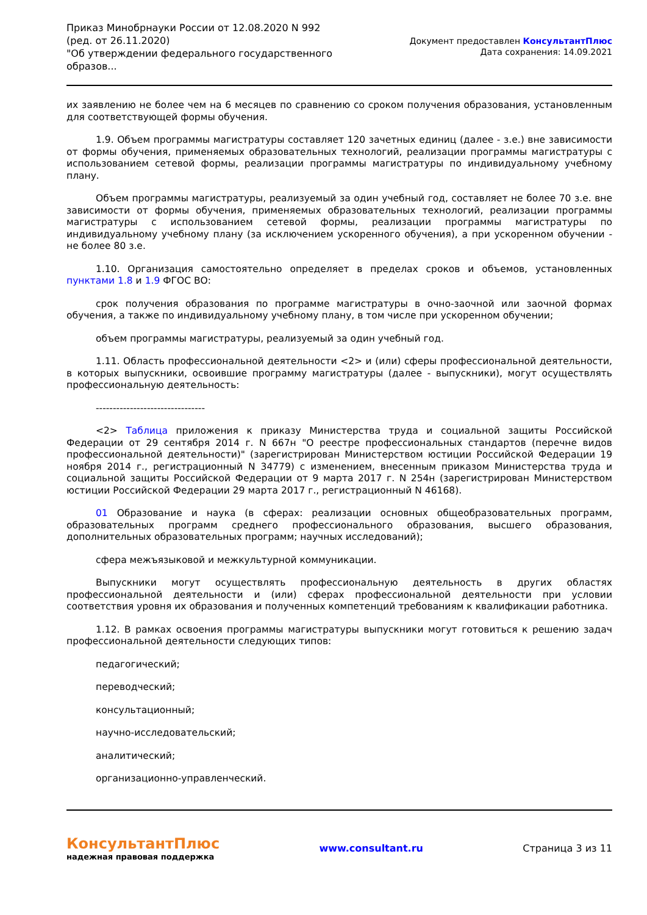Приказ Минобрнауки России от 12.08.2020 N 992
(ред. от 26.11.2020)
"Об утверждении федерального государственного
образов...
Документ предоставлен КонсультантПлюс
Дата сохранения: 14.09.2021
их заявлению не более чем на 6 месяцев по сравнению со сроком получения образования, установленным для соответствующей формы обучения.
1.9. Объем программы магистратуры составляет 120 зачетных единиц (далее - з.е.) вне зависимости от формы обучения, применяемых образовательных технологий, реализации программы магистратуры с использованием сетевой формы, реализации программы магистратуры по индивидуальному учебному плану.
Объем программы магистратуры, реализуемый за один учебный год, составляет не более 70 з.е. вне зависимости от формы обучения, применяемых образовательных технологий, реализации программы магистратуры с использованием сетевой формы, реализации программы магистратуры по индивидуальному учебному плану (за исключением ускоренного обучения), а при ускоренном обучении - не более 80 з.е.
1.10. Организация самостоятельно определяет в пределах сроков и объемов, установленных пунктами 1.8 и 1.9 ФГОС ВО:
срок получения образования по программе магистратуры в очно-заочной или заочной формах обучения, а также по индивидуальному учебному плану, в том числе при ускоренном обучении;
объем программы магистратуры, реализуемый за один учебный год.
1.11. Область профессиональной деятельности <2> и (или) сферы профессиональной деятельности, в которых выпускники, освоившие программу магистратуры (далее - выпускники), могут осуществлять профессиональную деятельность:
--------------------------------
<2> Таблица приложения к приказу Министерства труда и социальной защиты Российской Федерации от 29 сентября 2014 г. N 667н "О реестре профессиональных стандартов (перечне видов профессиональной деятельности)" (зарегистрирован Министерством юстиции Российской Федерации 19 ноября 2014 г., регистрационный N 34779) с изменением, внесенным приказом Министерства труда и социальной защиты Российской Федерации от 9 марта 2017 г. N 254н (зарегистрирован Министерством юстиции Российской Федерации 29 марта 2017 г., регистрационный N 46168).
01 Образование и наука (в сферах: реализации основных общеобразовательных программ, образовательных программ среднего профессионального образования, высшего образования, дополнительных образовательных программ; научных исследований);
сфера межъязыковой и межкультурной коммуникации.
Выпускники могут осуществлять профессиональную деятельность в других областях профессиональной деятельности и (или) сферах профессиональной деятельности при условии соответствия уровня их образования и полученных компетенций требованиям к квалификации работника.
1.12. В рамках освоения программы магистратуры выпускники могут готовиться к решению задач профессиональной деятельности следующих типов:
педагогический;
переводческий;
консультационный;
научно-исследовательский;
аналитический;
организационно-управленческий.
КонсультантПлюс
надежная правовая поддержка
www.consultant.ru Страница 3 из 11